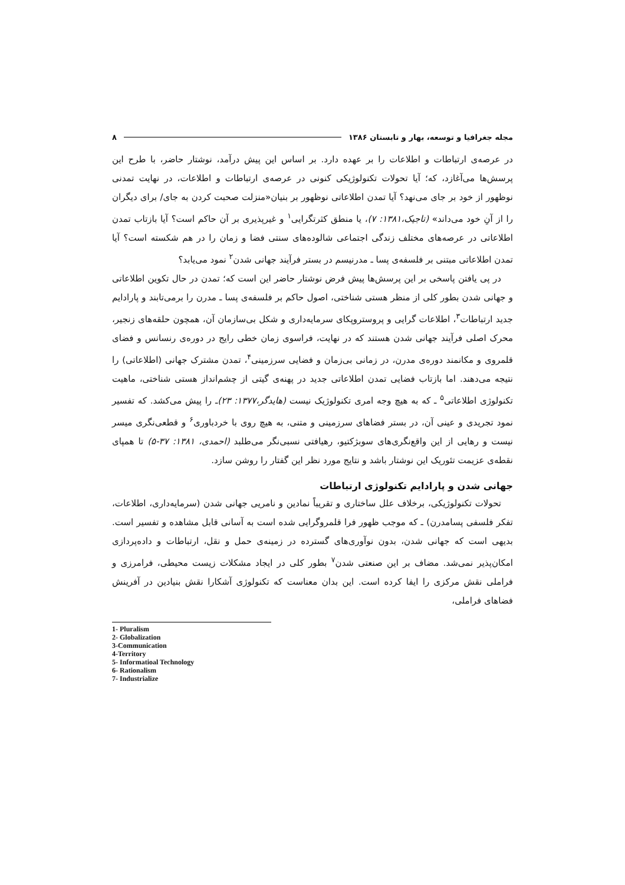مجله جغرافیا و توسعه، بهار و تابستان ۱۳۸۶ ۸
در عرصه‌ی ارتباطات و اطلاعات را بر عهده دارد. بر اساس این پیش درآمد، نوشتار حاضر، با طرح این پرسش‌ها می‌آغازد، که؛ آیا تحولات تکنولوژیکی کنونی در عرصه‌ی ارتباطات و اطلاعات، در نهایت تمدنی نوظهور از خود بر جای می‌نهد؟ آیا تمدن اطلاعاتی نوظهور بر بنیان«منزلت صحبت کردن به جای/ برای دیگران را از آنِ خود می‌داند» (تاجیک،۱۳۸۱: ۷)، یا منطق کثرتگرایی<sup>۱</sup> و غیرپذیری بر آن حاکم است؟ آیا بازتاب تمدن اطلاعاتی در عرصه‌های مختلف زندگی اجتماعی شالوده‌های سنتی فضا و زمان را در هم شکسته است؟ آیا تمدن اطلاعاتی مبتنی بر فلسفه‌ی پسا ـ مدرنیسم در بستر فرآیند جهانی شدن<sup>۲</sup> نمود می‌یابد؟
در پی یافتن پاسخی بر این پرسش‌ها پیش فرض نوشتار حاضر این است که؛ تمدن در حال تکوین اطلاعاتی و جهانی شدن بطور کلی از منظر هستی شناختی، اصول حاکم بر فلسفه‌ی پسا ـ مدرن را برمی‌تابند و پارادایم جدید ارتباطات<sup>۳</sup>، اطلاعات گرایی و پروستروپکای سرمایه‌داری و شکل بی‌سازمان آن، همچون حلقه‌های زنجیر، محرک اصلی فرآیند جهانی شدن هستند که در نهایت، فراسوی زمان خطی رایج در دوره‌ی رنسانس و فضای قلمروی و مکانمند دوره‌ی مدرن، در زمانی بی‌زمان و فضایی سرزمینی<sup>۴</sup>، تمدن مشترک جهانی (اطلاعاتی) را نتیجه می‌دهند. اما بازتاب فضایی تمدن اطلاعاتی جدید در پهنه‌ی گیتی از چشم‌انداز هستی شناختی، ماهیت تکنولوژی اطلاعاتی<sup>۵</sup> ـ که به هیچ وجه امری تکنولوژیک نیست (هایدگر،۱۳۷۷: ۲۳) ـ را پیش می‌کشد. که تفسیر نمود تجریدی و عینی آن، در بستر فضاهای سرزمینی و متنی، به هیچ روی با خردباوری<sup>۶</sup> و قطعی‌نگری میسر نیست و رهایی از این واقع‌نگری‌های سوبژکتیو، رهیافتی نسبی‌نگر می‌طلبد (احمدی، ۱۳۸۱: ۳۷-۵) تا همپای نقطه‌ی عزیمت تئوریک این نوشتار باشد و نتایج مورد نظر این گفتار را روشن سازد.
جهانی شدن و پارادایم تکنولوژی ارتباطات
تحولات تکنولوژیکی، برخلاف علل ساختاری و تقریباً نمادین و نامریی جهانی شدن (سرمایه‌داری، اطلاعات، تفکر فلسفی پسامدرن) ـ که موجب ظهور فرا قلمروگرایی شده است به آسانی قابل مشاهده و تفسیر است. بدیهی است که جهانی شدن، بدون نوآوری‌های گسترده در زمینه‌ی حمل و نقل، ارتباطات و داده‌پردازی امکان‌پذیر نمی‌شد. مضاف بر این صنعتی شدن<sup>۷</sup> بطور کلی در ایجاد مشکلات زیست محیطی، فرامرزی و فراملی نقش مرکزی را ایفا کرده است. این بدان معناست که تکنولوژی آشکارا نقش بنیادین در آفرینش فضاهای فراملی،
1- Pluralism
2- Globalization
3-Communication
4-Territory
5- Informatioal Technology
6- Rationalism
7- Industrialize